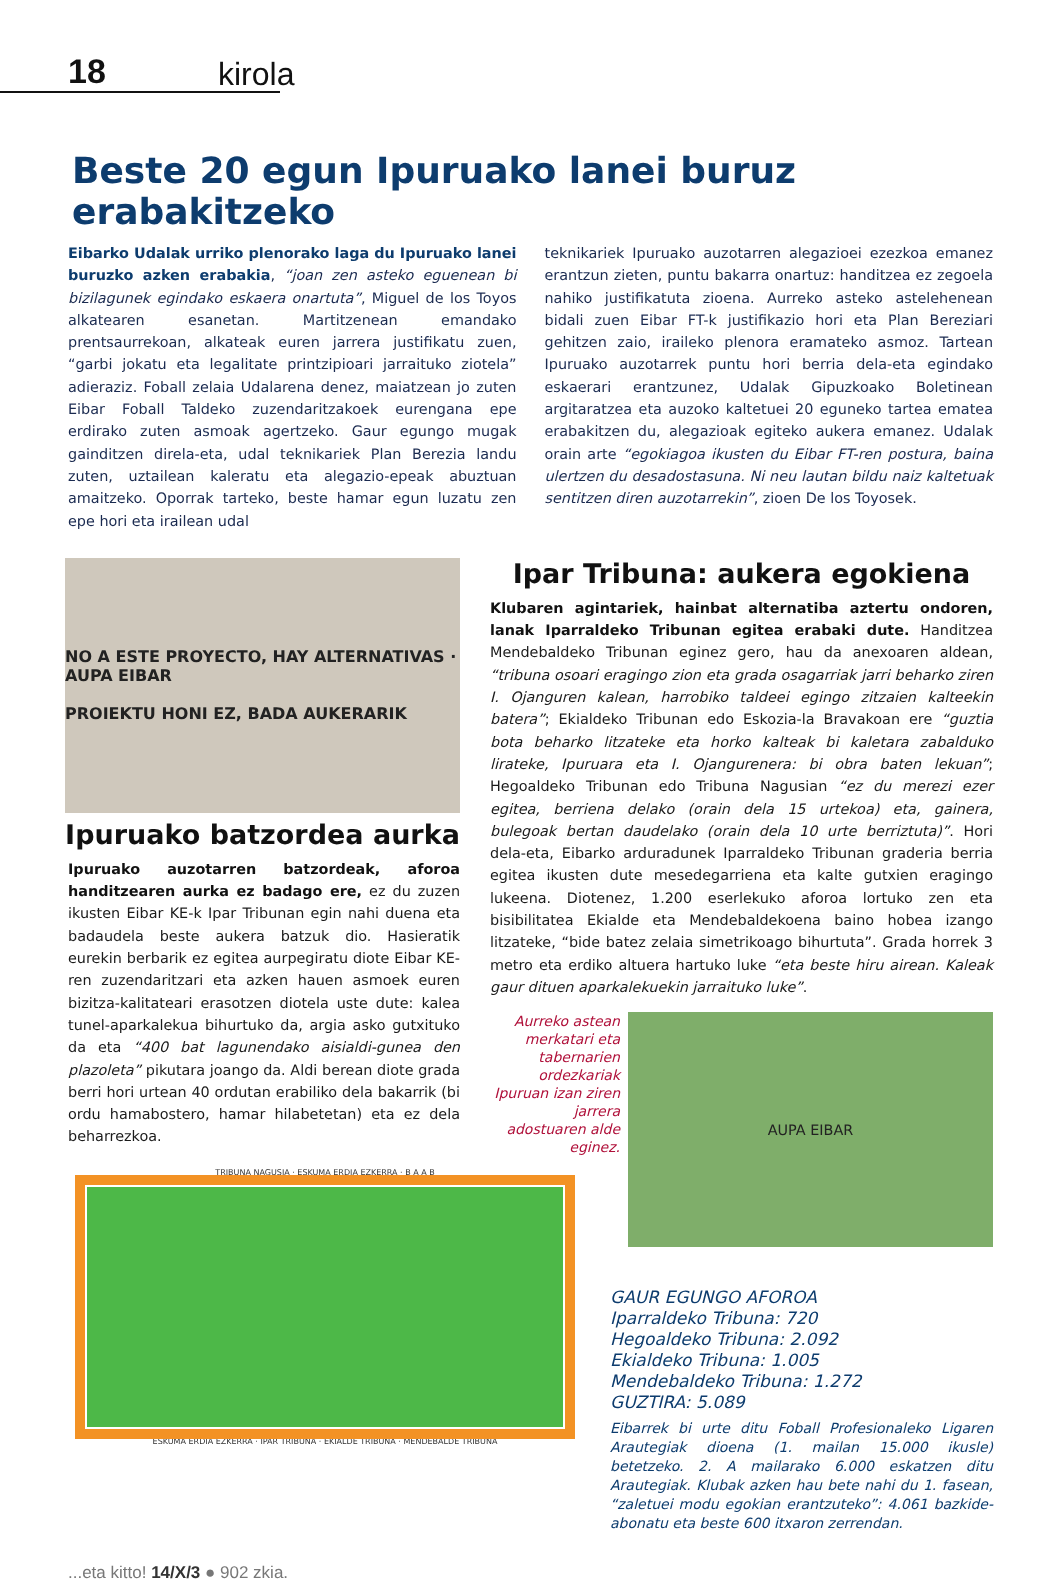18 kirola
Beste 20 egun Ipuruako lanei buruz erabakitzeko
Eibarko Udalak urriko plenorako laga du Ipuruako lanei buruzko azken erabakia, “joan zen asteko eguenean bi bizilagunek egindako eskaera onartuta”, Miguel de los Toyos alkatearen esanetan. Martitzenean emandako prentsaurrekoan, alkateak euren jarrera justifikatu zuen, “garbi jokatu eta legalitate printzipioari jarraituko ziotela” adieraziz. Foball zelaia Udalarena denez, maiatzean jo zuten Eibar Foball Taldeko zuzendaritzakoek eurengana epe erdirako zuten asmoak agertzeko. Gaur egungo mugak gainditzen direla-eta, udal teknikariek Plan Berezia landu zuten, uztailean kaleratu eta alegazio-epeak abuztuan amaitzeko. Oporrak tarteko, beste hamar egun luzatu zen epe hori eta irailean udal
teknikariek Ipuruako auzotarren alegazioei ezezkoa emanez erantzun zieten, puntu bakarra onartuz: handitzea ez zegoela nahiko justifikatuta zioena. Aurreko asteko astelehenean bidali zuen Eibar FT-k justifikazio hori eta Plan Bereziari gehitzen zaio, iraileko plenora eramateko asmoz. Tartean Ipuruako auzotarrek puntu hori berria dela-eta egindako eskaerari erantzunez, Udalak Gipuzkoako Boletinean argitaratzea eta auzoko kaltetuei 20 eguneko tartea ematea erabakitzen du, alegazioak egiteko aukera emanez. Udalak orain arte “egokiagoa ikusten du Eibar FT-ren postura, baina ulertzen du desadostasuna. Ni neu lautan bildu naiz kaltetuak sentitzen diren auzotarrekin”, zioen De los Toyosek.
NO A ESTE PROYECTO, HAY ALTERNATIVAS · AUPA EIBAR
PROIEKTU HONI EZ, BADA AUKERARIK
Ipuruako batzordea aurka
Ipuruako auzotarren batzordeak, aforoa handitzearen aurka ez badago ere, ez du zuzen ikusten Eibar KE-k Ipar Tribunan egin nahi duena eta badaudela beste aukera batzuk dio. Hasieratik eurekin berbarik ez egitea aurpegiratu diote Eibar KE-ren zuzendaritzari eta azken hauen asmoek euren bizitza-kalitateari erasotzen diotela uste dute: kalea tunel-aparkalekua bihurtuko da, argia asko gutxituko da eta “400 bat lagunendako aisialdi-gunea den plazoleta” pikutara joango da. Aldi berean diote grada berri hori urtean 40 ordutan erabiliko dela bakarrik (bi ordu hamabostero, hamar hilabetetan) eta ez dela beharrezkoa.
TRIBUNA NAGUSIA · ESKUMA ERDIA EZKERRA · B A A B
ESKUMA ERDIA EZKERRA · IPAR TRIBUNA · EKIALDE TRIBUNA · MENDEBALDE TRIBUNA
Ipar Tribuna: aukera egokiena
Klubaren agintariek, hainbat alternatiba aztertu ondoren, lanak Iparraldeko Tribunan egitea erabaki dute. Handitzea Mendebaldeko Tribunan eginez gero, hau da anexoaren aldean, “tribuna osoari eragingo zion eta grada osagarriak jarri beharko ziren I. Ojanguren kalean, harrobiko taldeei egingo zitzaien kalteekin batera”; Ekialdeko Tribunan edo Eskozia-la Bravakoan ere “guztia bota beharko litzateke eta horko kalteak bi kaletara zabalduko lirateke, Ipuruara eta I. Ojangurenera: bi obra baten lekuan”; Hegoaldeko Tribunan edo Tribuna Nagusian “ez du merezi ezer egitea, berriena delako (orain dela 15 urtekoa) eta, gainera, bulegoak bertan daudelako (orain dela 10 urte berriztuta)”. Hori dela-eta, Eibarko arduradunek Iparraldeko Tribunan graderia berria egitea ikusten dute mesedegarriena eta kalte gutxien eragingo lukeena. Diotenez, 1.200 eserlekuko aforoa lortuko zen eta bisibilitatea Ekialde eta Mendebaldekoena baino hobea izango litzateke, “bide batez zelaia simetrikoago bihurtuta”. Grada horrek 3 metro eta erdiko altuera hartuko luke “eta beste hiru airean. Kaleak gaur dituen aparkalekuekin jarraituko luke”.
Aurreko astean merkatari eta tabernarien ordezkariak Ipuruan izan ziren jarrera adostuaren alde eginez.
AUPA EIBAR
GAUR EGUNGO AFOROA
Iparraldeko Tribuna: 720
Hegoaldeko Tribuna: 2.092
Ekialdeko Tribuna: 1.005
Mendebaldeko Tribuna: 1.272
GUZTIRA: 5.089
Eibarrek bi urte ditu Foball Profesionaleko Ligaren Arautegiak dioena (1. mailan 15.000 ikusle) betetzeko. 2. A mailarako 6.000 eskatzen ditu Arautegiak. Klubak azken hau bete nahi du 1. fasean, “zaletuei modu egokian erantzuteko”: 4.061 bazkide-abonatu eta beste 600 itxaron zerrendan.
...eta kitto! 14/X/3 ● 902 zkia.